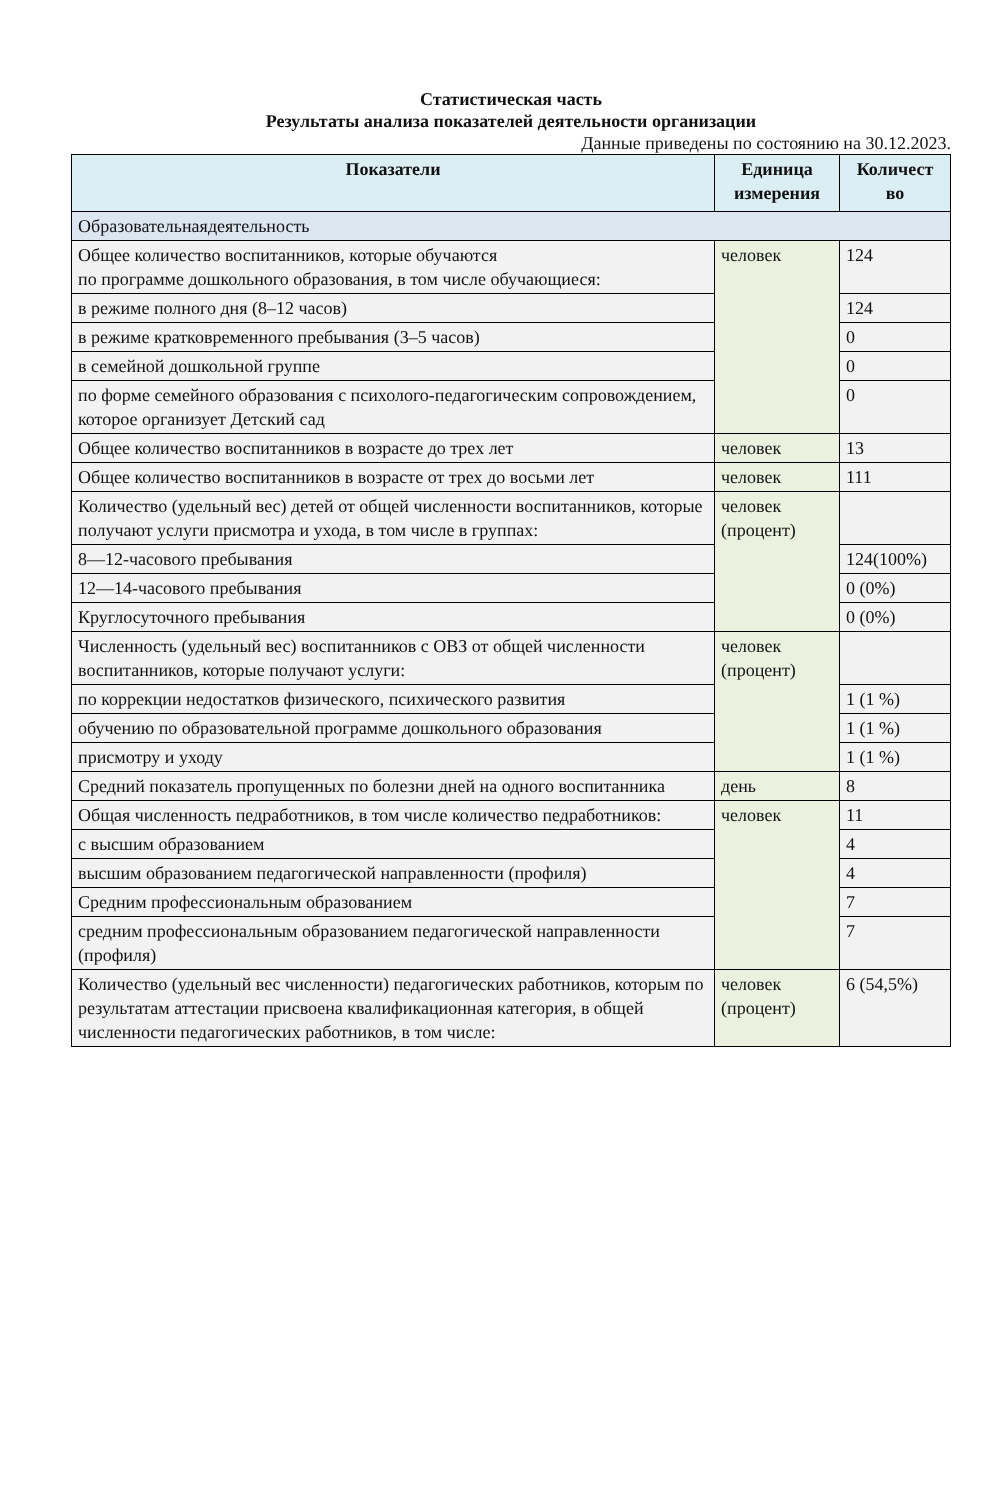Статистическая часть
Результаты анализа показателей деятельности организации
Данные приведены по состоянию на 30.12.2023.
| Показатели | Единица измерения | Количест во |
| --- | --- | --- |
| Образовательнаядеятельность | | |
| Общее количество воспитанников, которые обучаются по программе дошкольного образования, в том числе обучающиеся: | человек | 124 |
| в режиме полного дня (8–12 часов) | | 124 |
| в режиме кратковременного пребывания (3–5 часов) | | 0 |
| в семейной дошкольной группе | | 0 |
| по форме семейного образования с психолого-педагогическим сопровождением, которое организует Детский сад | | 0 |
| Общее количество воспитанников в возрасте до трех лет | человек | 13 |
| Общее количество воспитанников в возрасте от трех до восьми лет | человек | 111 |
| Количество (удельный вес) детей от общей численности воспитанников, которые получают услуги присмотра и ухода, в том числе в группах: | человек (процент) | |
| 8—12-часового пребывания | | 124(100%) |
| 12—14-часового пребывания | | 0 (0%) |
| Круглосуточного пребывания | | 0 (0%) |
| Численность (удельный вес) воспитанников с ОВЗ от общей численности воспитанников, которые получают услуги: | человек (процент) | |
| по коррекции недостатков физического, психического развития | | 1 (1 %) |
| обучению по образовательной программе дошкольного образования | | 1 (1 %) |
| присмотру и уходу | | 1 (1 %) |
| Средний показатель пропущенных по болезни дней на одного воспитанника | день | 8 |
| Общая численность педработников, в том числе количество педработников: | человек | 11 |
| с высшим образованием | | 4 |
| высшим образованием педагогической направленности (профиля) | | 4 |
| Средним профессиональным образованием | | 7 |
| средним профессиональным образованием педагогической направленности (профиля) | | 7 |
| Количество (удельный вес численности) педагогических работников, которым по результатам аттестации присвоена квалификационная категория, в общей численности педагогических работников, в том числе: | человек (процент) | 6 (54,5%) |